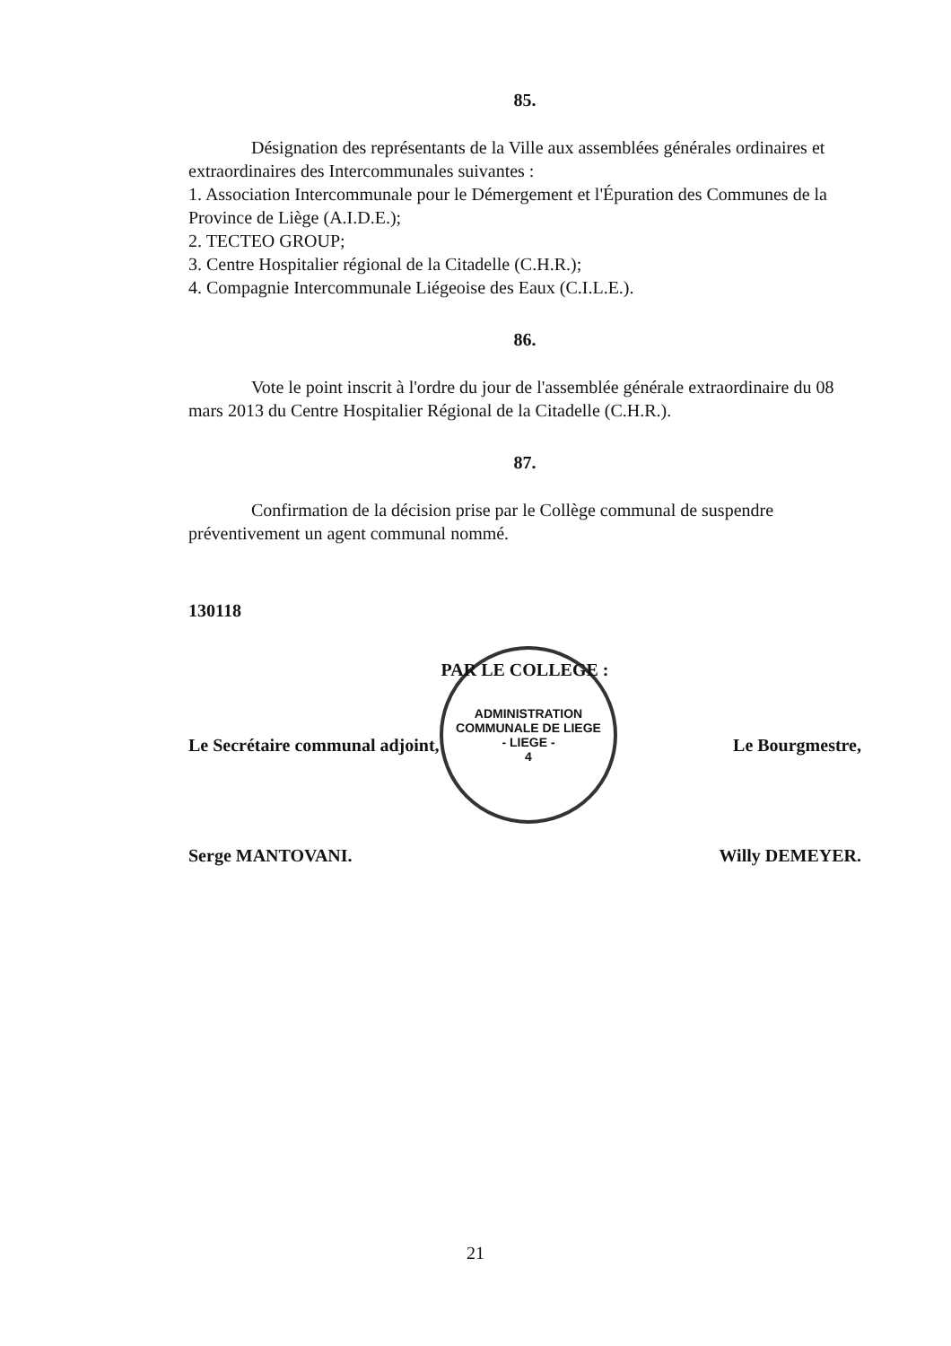ADMINISTRATION COMMUNALE DE LIEGE
- LIEGE -
4
85.
Désignation des représentants de la Ville aux assemblées générales ordinaires et extraordinaires des Intercommunales suivantes :
1. Association Intercommunale pour le Démergement et l'Épuration des Communes de la Province de Liège (A.I.D.E.);
2. TECTEO GROUP;
3. Centre Hospitalier régional de la Citadelle (C.H.R.);
4. Compagnie Intercommunale Liégeoise des Eaux (C.I.L.E.).
86.
Vote le point inscrit à l'ordre du jour de l'assemblée générale extraordinaire du 08 mars 2013 du Centre Hospitalier Régional de la Citadelle (C.H.R.).
87.
Confirmation de la décision prise par le Collège communal de suspendre préventivement un agent communal nommé.
130118
PAR LE COLLEGE :
Le Secrétaire communal adjoint, Le Bourgmestre,
Serge MANTOVANI. Willy DEMEYER.
21